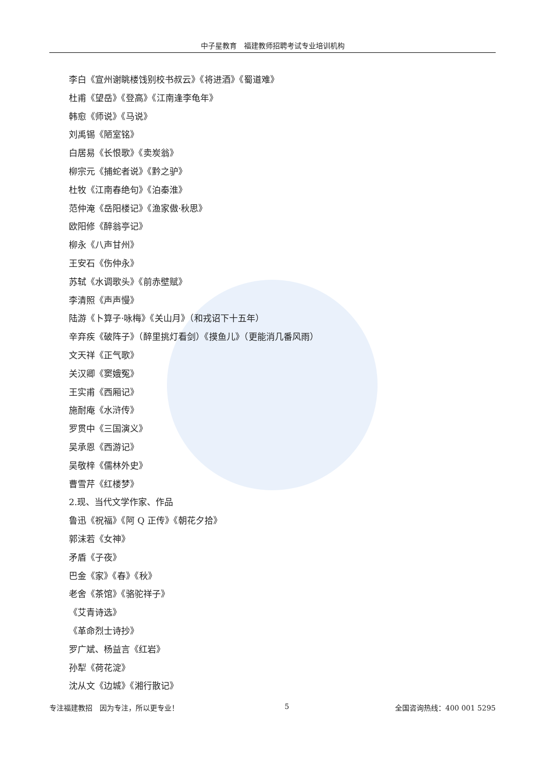中子星教育　福建教师招聘考试专业培训机构
李白《宣州谢眺楼饯别校书叔云》《将进酒》《蜀道难》
杜甫《望岳》《登高》《江南逢李龟年》
韩愈《师说》《马说》
刘禹锡《陋室铭》
白居易《长恨歌》《卖炭翁》
柳宗元《捕蛇者说》《黔之驴》
杜牧《江南春绝句》《泊秦淮》
范仲淹《岳阳楼记》《渔家傲·秋思》
欧阳修《醉翁亭记》
柳永《八声甘州》
王安石《伤仲永》
苏轼《水调歌头》《前赤壁赋》
李清照《声声慢》
陆游《卜算子·咏梅》《关山月》（和戎诏下十五年）
辛弃疾《破阵子》（醉里挑灯看剑）《摸鱼儿》（更能消几番风雨）
文天祥《正气歌》
关汉卿《窦娥冤》
王实甫《西厢记》
施耐庵《水浒传》
罗贯中《三国演义》
吴承恩《西游记》
吴敬梓《儒林外史》
曹雪芹《红楼梦》
2.现、当代文学作家、作品
鲁迅《祝福》《阿 Q 正传》《朝花夕拾》
郭沫若《女神》
矛盾《子夜》
巴金《家》《春》《秋》
老舍《茶馆》《骆驼祥子》
《艾青诗选》
《革命烈士诗抄》
罗广斌、杨益言《红岩》
孙犁《荷花淀》
沈从文《边城》《湘行散记》
专注福建教招　因为专注，所以更专业！ 5 全国咨询热线：400 001 5295